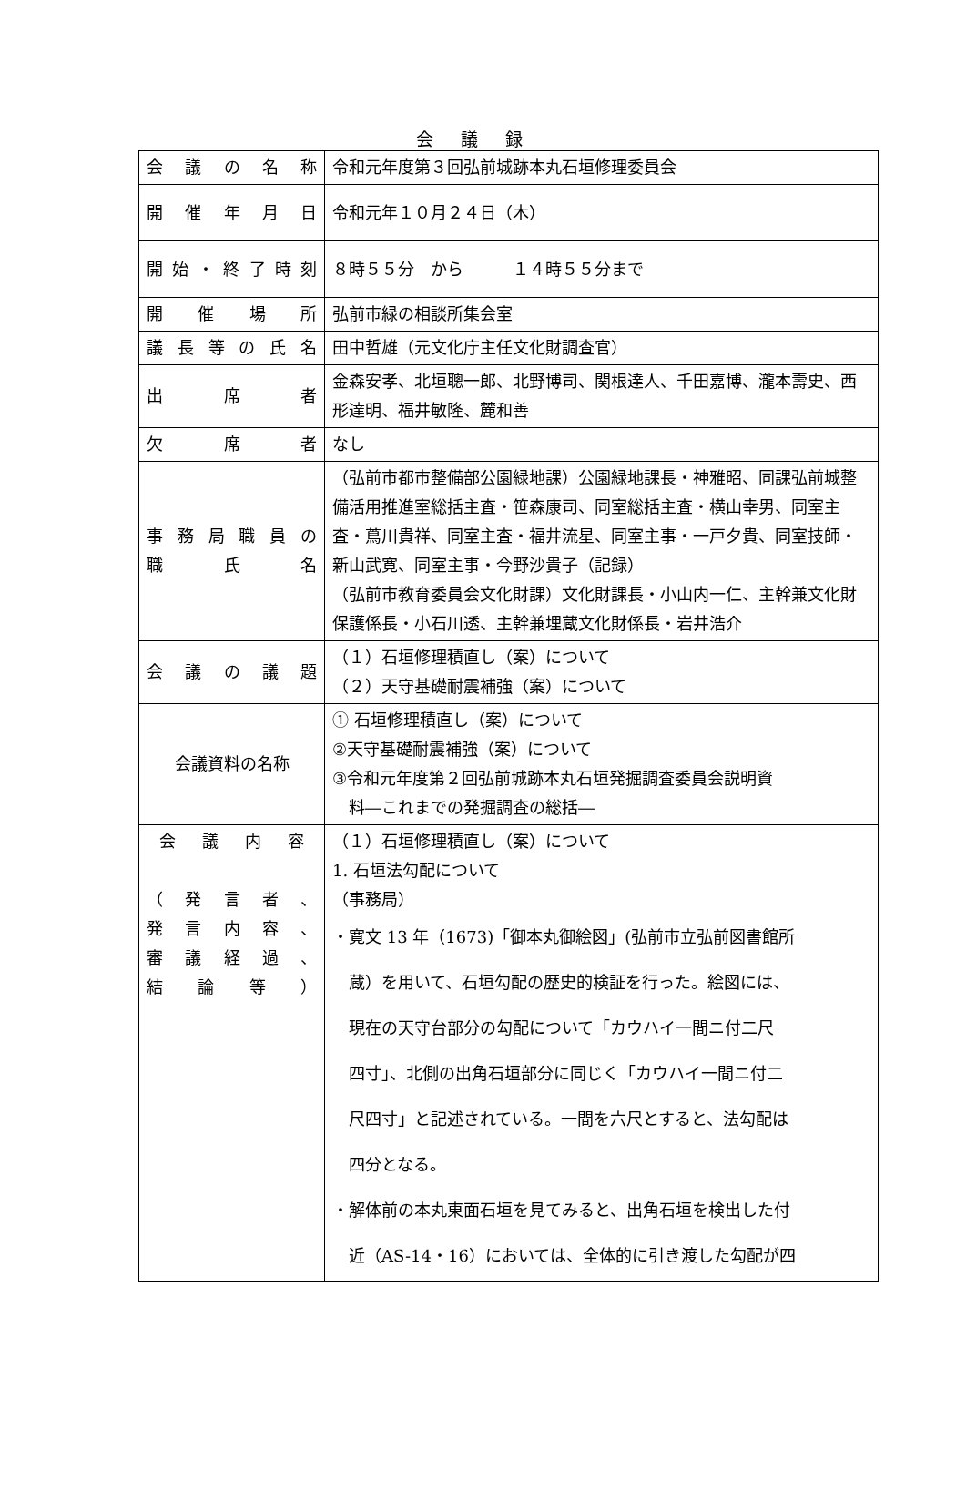会議録
| 会 議 の 名 称 | 令和元年度第３回弘前城跡本丸石垣修理委員会 |
| 開 催 年 月 日 | 令和元年１０月２４日（木） |
| 開 始 ・ 終 了 時 刻 | ８時５５分 から １４時５５分まで |
| 開 催 場 所 | 弘前市緑の相談所集会室 |
| 議 長 等 の 氏 名 | 田中哲雄（元文化庁主任文化財調査官） |
| 出 席 者 | 金森安孝、北垣聰一郎、北野博司、関根達人、千田嘉博、瀧本壽史、西形達明、福井敏隆、麓和善 |
| 欠 席 者 | なし |
| 事 務 局 職 員 の 職 氏 名 | （弘前市都市整備部公園緑地課）公園緑地課長・神雅昭、同課弘前城整備活用推進室総括主査・笹森康司、同室総括主査・横山幸男、同室主査・蔦川貴祥、同室主査・福井流星、同室主事・一戸夕貴、同室技師・新山武寛、同室主事・今野沙貴子（記録） （弘前市教育委員会文化財課）文化財課長・小山内一仁、主幹兼文化財保護係長・小石川透、主幹兼埋蔵文化財係長・岩井浩介 |
| 会 議 の 議 題 | （１）石垣修理積直し（案）について （２）天守基礎耐震補強（案）について |
| 会議資料の名称 | ① 石垣修理積直し（案）について ②天守基礎耐震補強（案）について ③令和元年度第２回弘前城跡本丸石垣発掘調査委員会説明資 料―これまでの発掘調査の総括― |
| 会 議 内 容 （ 発 言 者 、 発 言 内 容 、 審 議 経 過 、 結 論 等 ） | （１）石垣修理積直し（案）について 1. 石垣法勾配について （事務局） ・寛文 13 年（1673)「御本丸御絵図」(弘前市立弘前図書館所 蔵）を用いて、石垣勾配の歴史的検証を行った。絵図には、 現在の天守台部分の勾配について「カウハイ一間ニ付二尺 四寸」、北側の出角石垣部分に同じく「カウハイ一間ニ付二 尺四寸」と記述されている。一間を六尺とすると、法勾配は 四分となる。 ・解体前の本丸東面石垣を見てみると、出角石垣を検出した付 近（AS-14・16）においては、全体的に引き渡した勾配が四 |